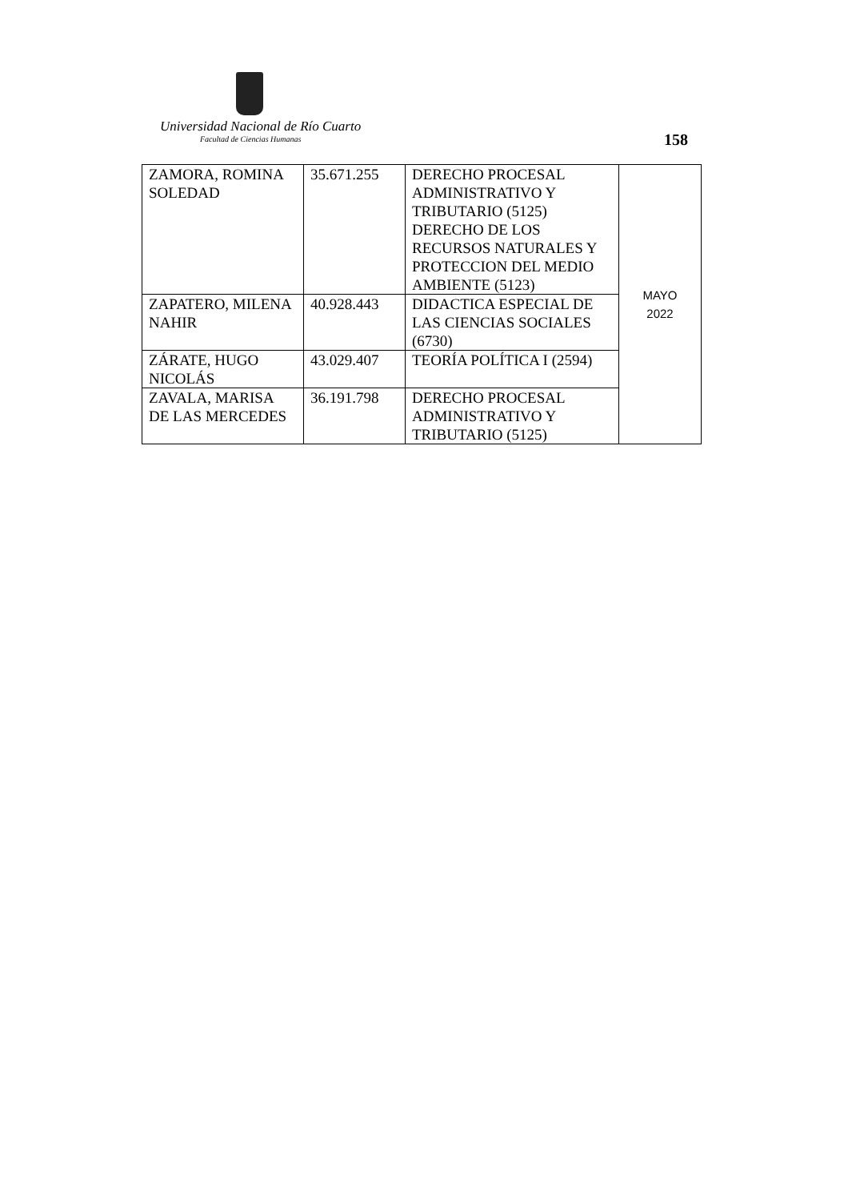Universidad Nacional de Río Cuarto
Facultad de Ciencias Humanas 158
| ZAMORA, ROMINA SOLEDAD | 35.671.255 | DERECHO PROCESAL ADMINISTRATIVO Y TRIBUTARIO (5125) DERECHO DE LOS RECURSOS NATURALES Y PROTECCION DEL MEDIO AMBIENTE (5123) | MAYO 2022 |
| ZAPATERO, MILENA NAHIR | 40.928.443 | DIDACTICA ESPECIAL DE LAS CIENCIAS SOCIALES (6730) | |
| ZÁRATE, HUGO NICOLÁS | 43.029.407 | TEORÍA POLÍTICA I (2594) | |
| ZAVALA, MARISA DE LAS MERCEDES | 36.191.798 | DERECHO PROCESAL ADMINISTRATIVO Y TRIBUTARIO (5125) | |